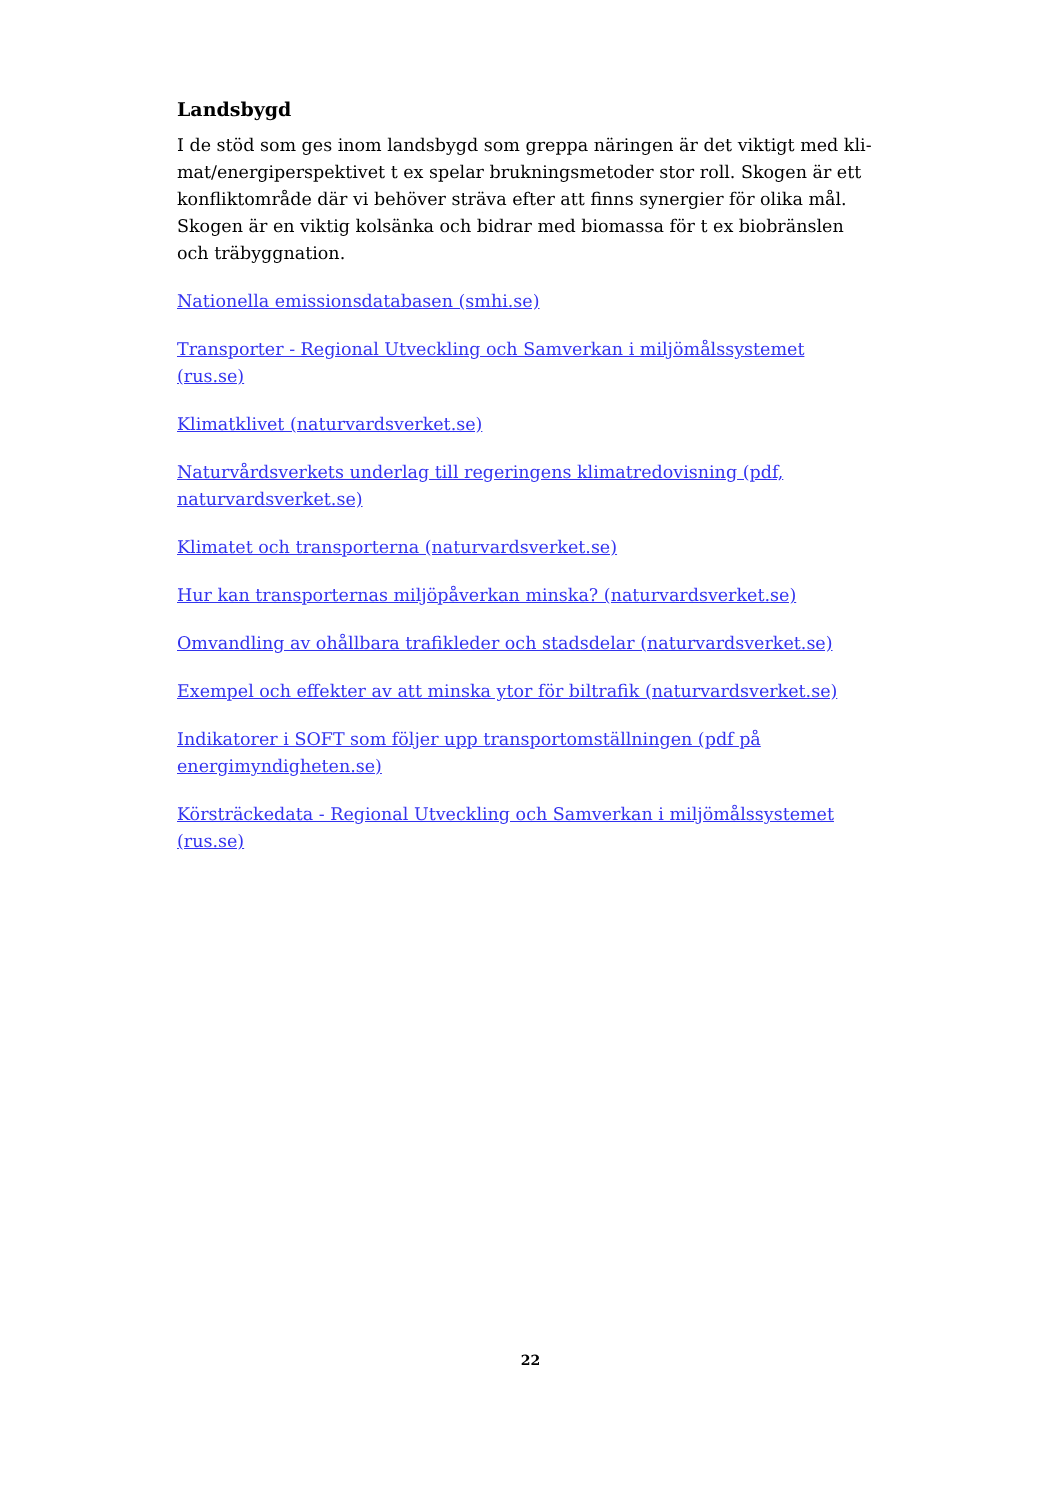Landsbygd
I de stöd som ges inom landsbygd som greppa näringen är det viktigt med kli-mat/energiperspektivet t ex spelar brukningsmetoder stor roll. Skogen är ett konfliktområde där vi behöver sträva efter att finns synergier för olika mål. Skogen är en viktig kolsänka och bidrar med biomassa för t ex biobränslen och träbyggnation.
Nationella emissionsdatabasen (smhi.se)
Transporter - Regional Utveckling och Samverkan i miljömålssystemet (rus.se)
Klimatklivet (naturvardsverket.se)
Naturvårdsverkets underlag till regeringens klimatredovisning (pdf, naturvardsverket.se)
Klimatet och transporterna (naturvardsverket.se)
Hur kan transporternas miljöpåverkan minska? (naturvardsverket.se)
Omvandling av ohållbara trafikleder och stadsdelar (naturvardsverket.se)
Exempel och effekter av att minska ytor för biltrafik (naturvardsverket.se)
Indikatorer i SOFT som följer upp transportomställningen (pdf på energimyndigheten.se)
Körsträckedata - Regional Utveckling och Samverkan i miljömålssystemet (rus.se)
22